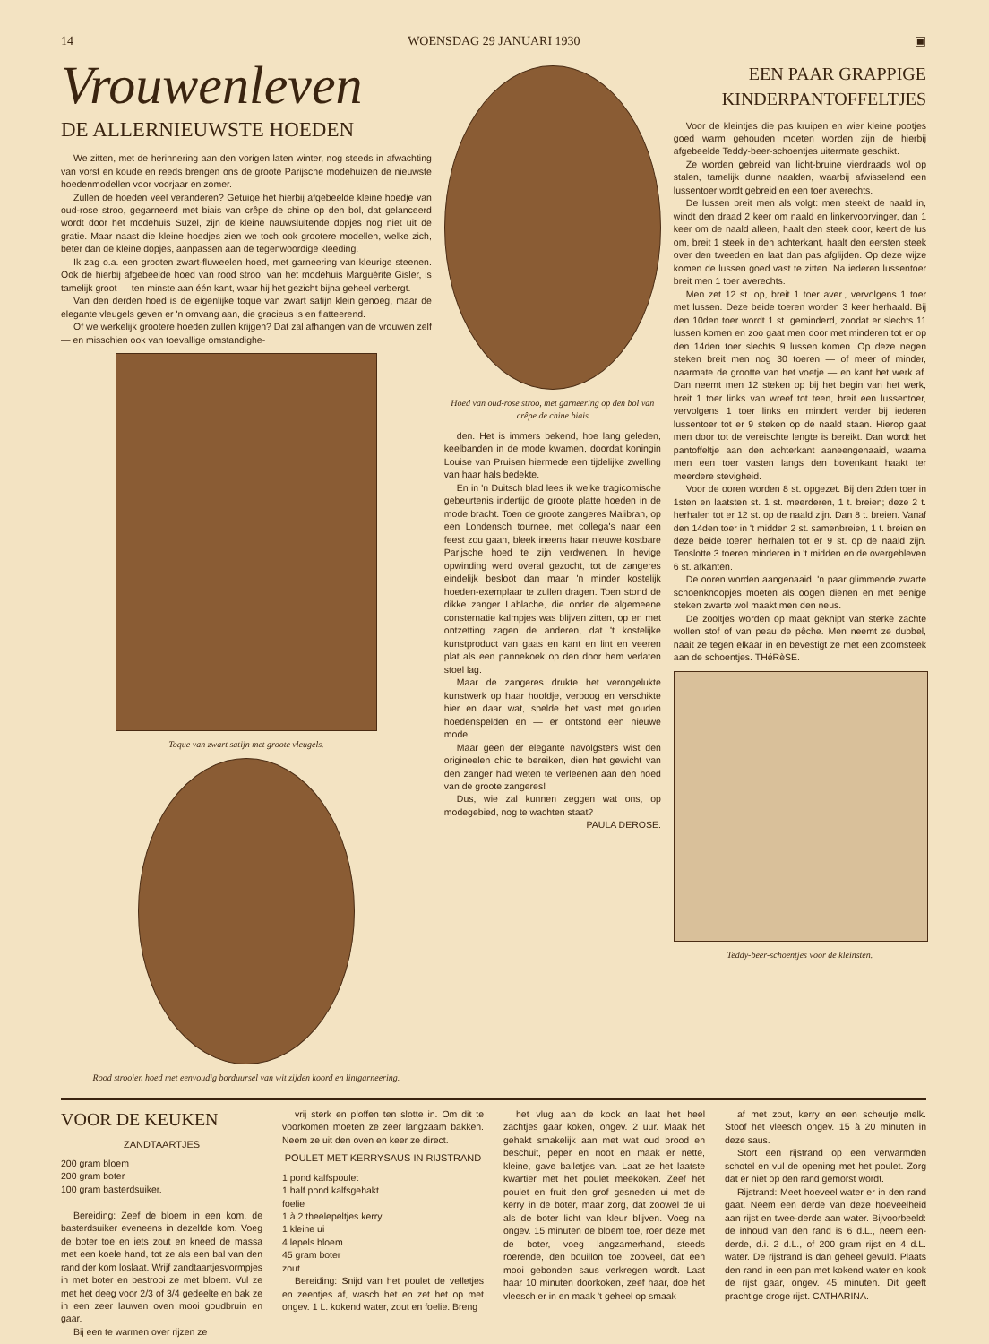14 WOENSDAG 29 JANUARI 1930 ▣
Vrouwenleven
DE ALLERNIEUWSTE HOEDEN
We zitten, met de herinnering aan den vorigen laten winter, nog steeds in afwachting van vorst en koude en reeds brengen ons de groote Parijsche modehuizen de nieuwste hoedenmodellen voor voorjaar en zomer.
Zullen de hoeden veel veranderen? Getuige het hierbij afgebeelde kleine hoedje van oud-rose stroo, gegarneerd met biais van crêpe de chine op den bol, dat gelanceerd wordt door het modehuis Suzel, zijn de kleine nauwsluitende dopjes nog niet uit de gratie. Maar naast die kleine hoedjes zien we toch ook grootere modellen, welke zich, beter dan de kleine dopjes, aanpassen aan de tegenwoordige kleeding.
Ik zag o.a. een grooten zwart-fluweelen hoed, met garneering van kleurige steenen. Ook de hierbij afgebeelde hoed van rood stroo, van het modehuis Marguérite Gisler, is tamelijk groot — ten minste aan één kant, waar hij het gezicht bijna geheel verbergt.
Van den derden hoed is de eigenlijke toque van zwart satijn klein genoeg, maar de elegante vleugels geven er 'n omvang aan, die gracieus is en flatteerend.
Of we werkelijk grootere hoeden zullen krijgen? Dat zal afhangen van de vrouwen zelf — en misschien ook van toevallige omstandighe-
Toque van zwart satijn met groote vleugels.
Rood strooien hoed met eenvoudig borduursel van wit zijden koord en lintgarneering.
Hoed van oud-rose stroo, met garneering op den bol van crêpe de chine biais
den. Het is immers bekend, hoe lang geleden, keelbanden in de mode kwamen, doordat koningin Louise van Pruisen hiermede een tijdelijke zwelling van haar hals bedekte.
En in 'n Duitsch blad lees ik welke tragicomische gebeurtenis indertijd de groote platte hoeden in de mode bracht. Toen de groote zangeres Malibran, op een Londensch tournee, met collega's naar een feest zou gaan, bleek ineens haar nieuwe kostbare Parijsche hoed te zijn verdwenen. In hevige opwinding werd overal gezocht, tot de zangeres eindelijk besloot dan maar 'n minder kostelijk hoeden-exemplaar te zullen dragen. Toen stond de dikke zanger Lablache, die onder de algemeene consternatie kalmpjes was blijven zitten, op en met ontzetting zagen de anderen, dat 't kostelijke kunstproduct van gaas en kant en lint en veeren plat als een pannekoek op den door hem verlaten stoel lag.
Maar de zangeres drukte het verongelukte kunstwerk op haar hoofdje, verboog en verschikte hier en daar wat, spelde het vast met gouden hoedenspelden en — er ontstond een nieuwe mode.
Maar geen der elegante navolgsters wist den origineelen chic te bereiken, dien het gewicht van den zanger had weten te verleenen aan den hoed van de groote zangeres!
Dus, wie zal kunnen zeggen wat ons, op modegebied, nog te wachten staat?
PAULA DEROSE.
EEN PAAR GRAPPIGE KINDERPANTOFFELTJES
Voor de kleintjes die pas kruipen en wier kleine pootjes goed warm gehouden moeten worden zijn de hierbij afgebeelde Teddy-beer-schoentjes uitermate geschikt.
Ze worden gebreid van licht-bruine vierdraads wol op stalen, tamelijk dunne naalden, waarbij afwisselend een lussentoer wordt gebreid en een toer averechts.
De lussen breit men als volgt: men steekt de naald in, windt den draad 2 keer om naald en linkervoorvinger, dan 1 keer om de naald alleen, haalt den steek door, keert de lus om, breit 1 steek in den achterkant, haalt den eersten steek over den tweeden en laat dan pas afglijden. Op deze wijze komen de lussen goed vast te zitten. Na iederen lussentoer breit men 1 toer averechts.
Men zet 12 st. op, breit 1 toer aver., vervolgens 1 toer met lussen. Deze beide toeren worden 3 keer herhaald. Bij den 10den toer wordt 1 st. geminderd, zoodat er slechts 11 lussen komen en zoo gaat men door met minderen tot er op den 14den toer slechts 9 lussen komen. Op deze negen steken breit men nog 30 toeren — of meer of minder, naarmate de grootte van het voetje — en kant het werk af. Dan neemt men 12 steken op bij het begin van het werk, breit 1 toer links van wreef tot teen, breit een lussentoer, vervolgens 1 toer links en mindert verder bij iederen lussentoer tot er 9 steken op de naald staan. Hierop gaat men door tot de vereischte lengte is bereikt. Dan wordt het pantoffeltje aan den achterkant aaneengenaaid, waarna men een toer vasten langs den bovenkant haakt ter meerdere stevigheid.
Voor de ooren worden 8 st. opgezet. Bij den 2den toer in 1sten en laatsten st. 1 st. meerderen, 1 t. breien; deze 2 t. herhalen tot er 12 st. op de naald zijn. Dan 8 t. breien. Vanaf den 14den toer in 't midden 2 st. samenbreien, 1 t. breien en deze beide toeren herhalen tot er 9 st. op de naald zijn. Tenslotte 3 toeren minderen in 't midden en de overgebleven 6 st. afkanten.
De ooren worden aangenaaid, 'n paar glimmende zwarte schoenknoopjes moeten als oogen dienen en met eenige steken zwarte wol maakt men den neus.
De zooltjes worden op maat geknipt van sterke zachte wollen stof of van peau de pêche. Men neemt ze dubbel, naait ze tegen elkaar in en bevestigt ze met een zoomsteek aan de schoentjes. THéRèSE.
Teddy-beer-schoentjes voor de kleinsten.
VOOR DE KEUKEN
ZANDTAARTJES
200 gram bloem
200 gram boter
100 gram basterdsuiker.
Bereiding: Zeef de bloem in een kom, de basterdsuiker eveneens in dezelfde kom. Voeg de boter toe en iets zout en kneed de massa met een koele hand, tot ze als een bal van den rand der kom loslaat. Wrijf zandtaartjesvormpjes in met boter en bestrooi ze met bloem. Vul ze met het deeg voor 2/3 of 3/4 gedeelte en bak ze in een zeer lauwen oven mooi goudbruin en gaar.
Bij een te warmen over rijzen ze
vrij sterk en ploffen ten slotte in. Om dit te voorkomen moeten ze zeer langzaam bakken. Neem ze uit den oven en keer ze direct.
POULET MET KERRYSAUS IN RIJSTRAND
1 pond kalfspoulet
1 half pond kalfsgehakt
foelie
1 à 2 theelepeltjes kerry
1 kleine ui
4 lepels bloem
45 gram boter
zout.
Bereiding: Snijd van het poulet de velletjes en zeentjes af, wasch het en zet het op met ongev. 1 L. kokend water, zout en foelie. Breng
het vlug aan de kook en laat het heel zachtjes gaar koken, ongev. 2 uur. Maak het gehakt smakelijk aan met wat oud brood en beschuit, peper en noot en maak er nette, kleine, gave balletjes van. Laat ze het laatste kwartier met het poulet meekoken. Zeef het poulet en fruit den grof gesneden ui met de kerry in de boter, maar zorg, dat zoowel de ui als de boter licht van kleur blijven. Voeg na ongev. 15 minuten de bloem toe, roer deze met de boter, voeg langzamerhand, steeds roerende, den bouillon toe, zooveel, dat een mooi gebonden saus verkregen wordt. Laat haar 10 minuten doorkoken, zeef haar, doe het vleesch er in en maak 't geheel op smaak
af met zout, kerry en een scheutje melk. Stoof het vleesch ongev. 15 à 20 minuten in deze saus.
Stort een rijstrand op een verwarmden schotel en vul de opening met het poulet. Zorg dat er niet op den rand gemorst wordt.
Rijstrand: Meet hoeveel water er in den rand gaat. Neem een derde van deze hoeveelheid aan rijst en twee-derde aan water. Bijvoorbeeld: de inhoud van den rand is 6 d.L., neem een-derde, d.i. 2 d.L., of 200 gram rijst en 4 d.L. water. De rijstrand is dan geheel gevuld. Plaats den rand in een pan met kokend water en kook de rijst gaar, ongev. 45 minuten. Dit geeft prachtige droge rijst. CATHARINA.